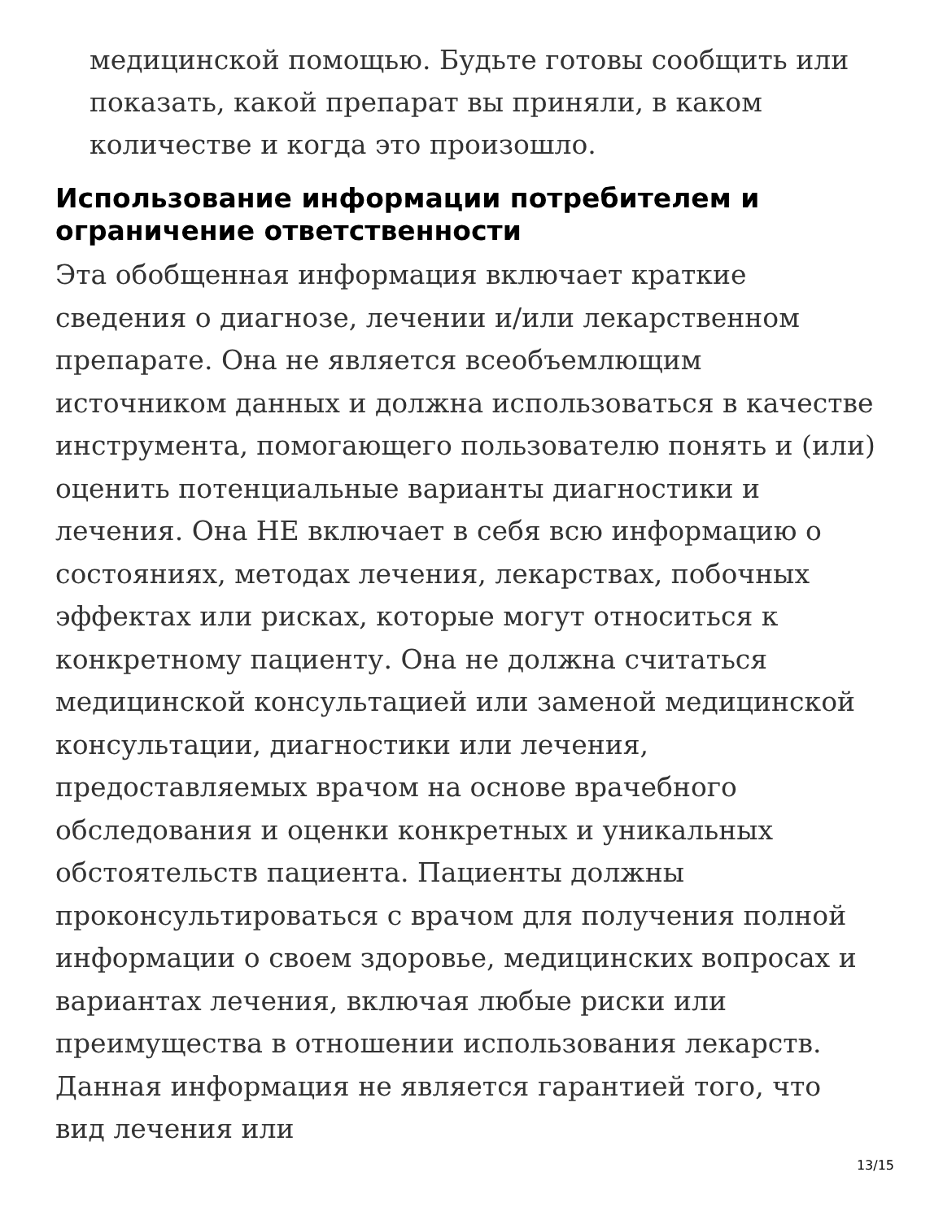медицинской помощью. Будьте готовы сообщить или показать, какой препарат вы приняли, в каком количестве и когда это произошло.
Использование информации потребителем и ограничение ответственности
Эта обобщенная информация включает краткие сведения о диагнозе, лечении и/или лекарственном препарате. Она не является всеобъемлющим источником данных и должна использоваться в качестве инструмента, помогающего пользователю понять и (или) оценить потенциальные варианты диагностики и лечения. Она НЕ включает в себя всю информацию о состояниях, методах лечения, лекарствах, побочных эффектах или рисках, которые могут относиться к конкретному пациенту. Она не должна считаться медицинской консультацией или заменой медицинской консультации, диагностики или лечения, предоставляемых врачом на основе врачебного обследования и оценки конкретных и уникальных обстоятельств пациента. Пациенты должны проконсультироваться с врачом для получения полной информации о своем здоровье, медицинских вопросах и вариантах лечения, включая любые риски или преимущества в отношении использования лекарств. Данная информация не является гарантией того, что вид лечения или
13/15